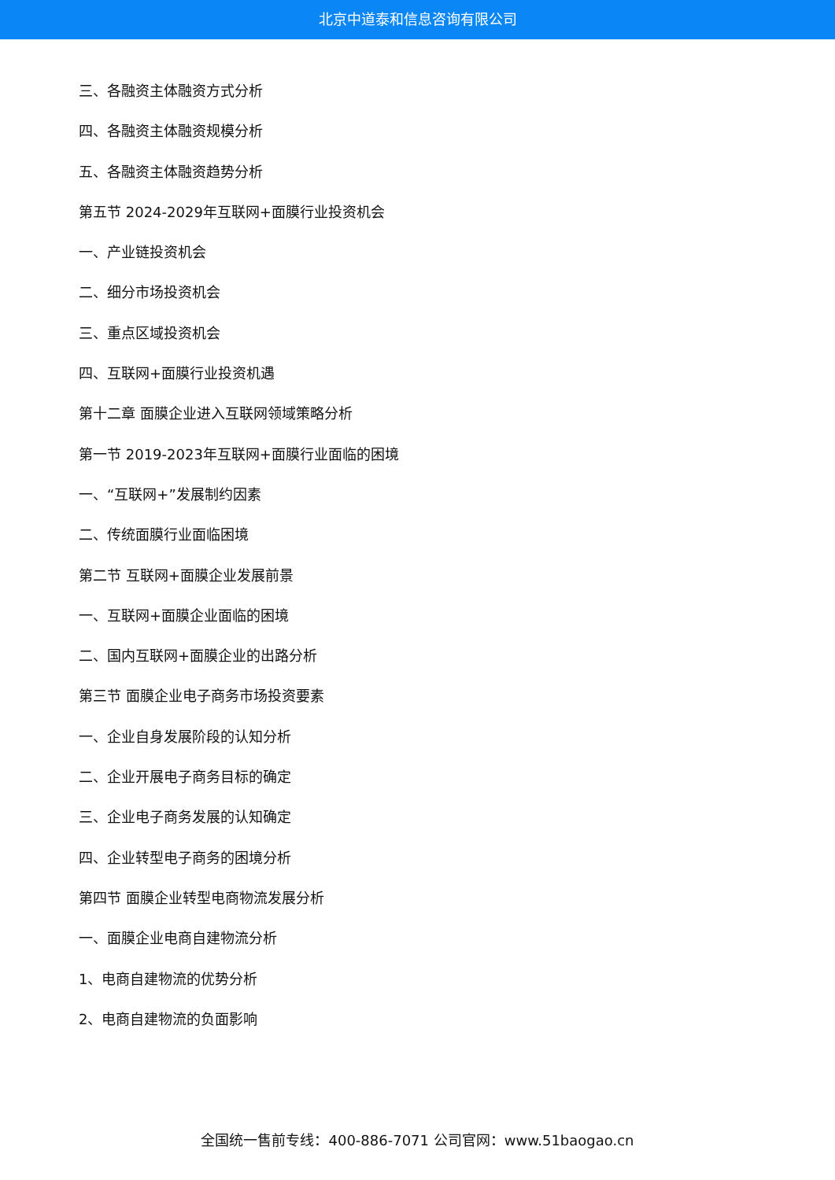北京中道泰和信息咨询有限公司
三、各融资主体融资方式分析
四、各融资主体融资规模分析
五、各融资主体融资趋势分析
第五节 2024-2029年互联网+面膜行业投资机会
一、产业链投资机会
二、细分市场投资机会
三、重点区域投资机会
四、互联网+面膜行业投资机遇
第十二章 面膜企业进入互联网领域策略分析
第一节 2019-2023年互联网+面膜行业面临的困境
一、“互联网+”发展制约因素
二、传统面膜行业面临困境
第二节 互联网+面膜企业发展前景
一、互联网+面膜企业面临的困境
二、国内互联网+面膜企业的出路分析
第三节 面膜企业电子商务市场投资要素
一、企业自身发展阶段的认知分析
二、企业开展电子商务目标的确定
三、企业电子商务发展的认知确定
四、企业转型电子商务的困境分析
第四节 面膜企业转型电商物流发展分析
一、面膜企业电商自建物流分析
1、电商自建物流的优势分析
2、电商自建物流的负面影响
全国统一售前专线：400-886-7071 公司官网：www.51baogao.cn